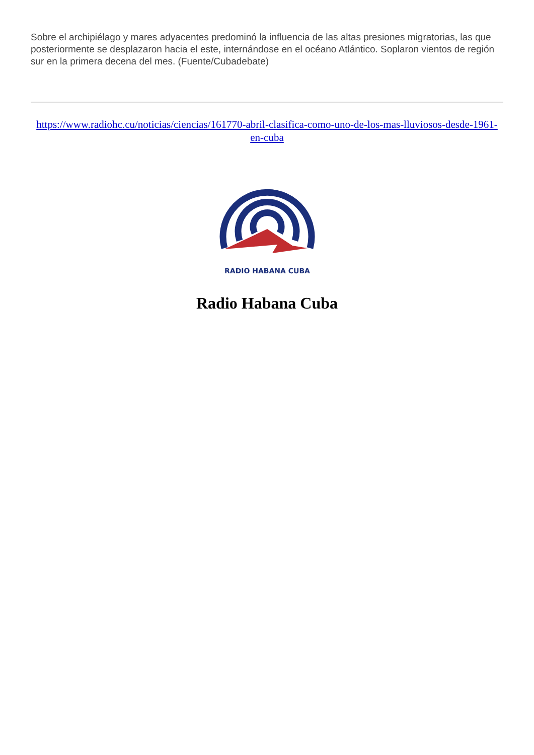Sobre el archipiélago y mares adyacentes predominó la influencia de las altas presiones migratorias, las que posteriormente se desplazaron hacia el este, internándose en el océano Atlántico. Soplaron vientos de región sur en la primera decena del mes. (Fuente/Cubadebate)
https://www.radiohc.cu/noticias/ciencias/161770-abril-clasifica-como-uno-de-los-mas-lluviosos-desde-1961-en-cuba
RADIO HABANA CUBA
Radio Habana Cuba